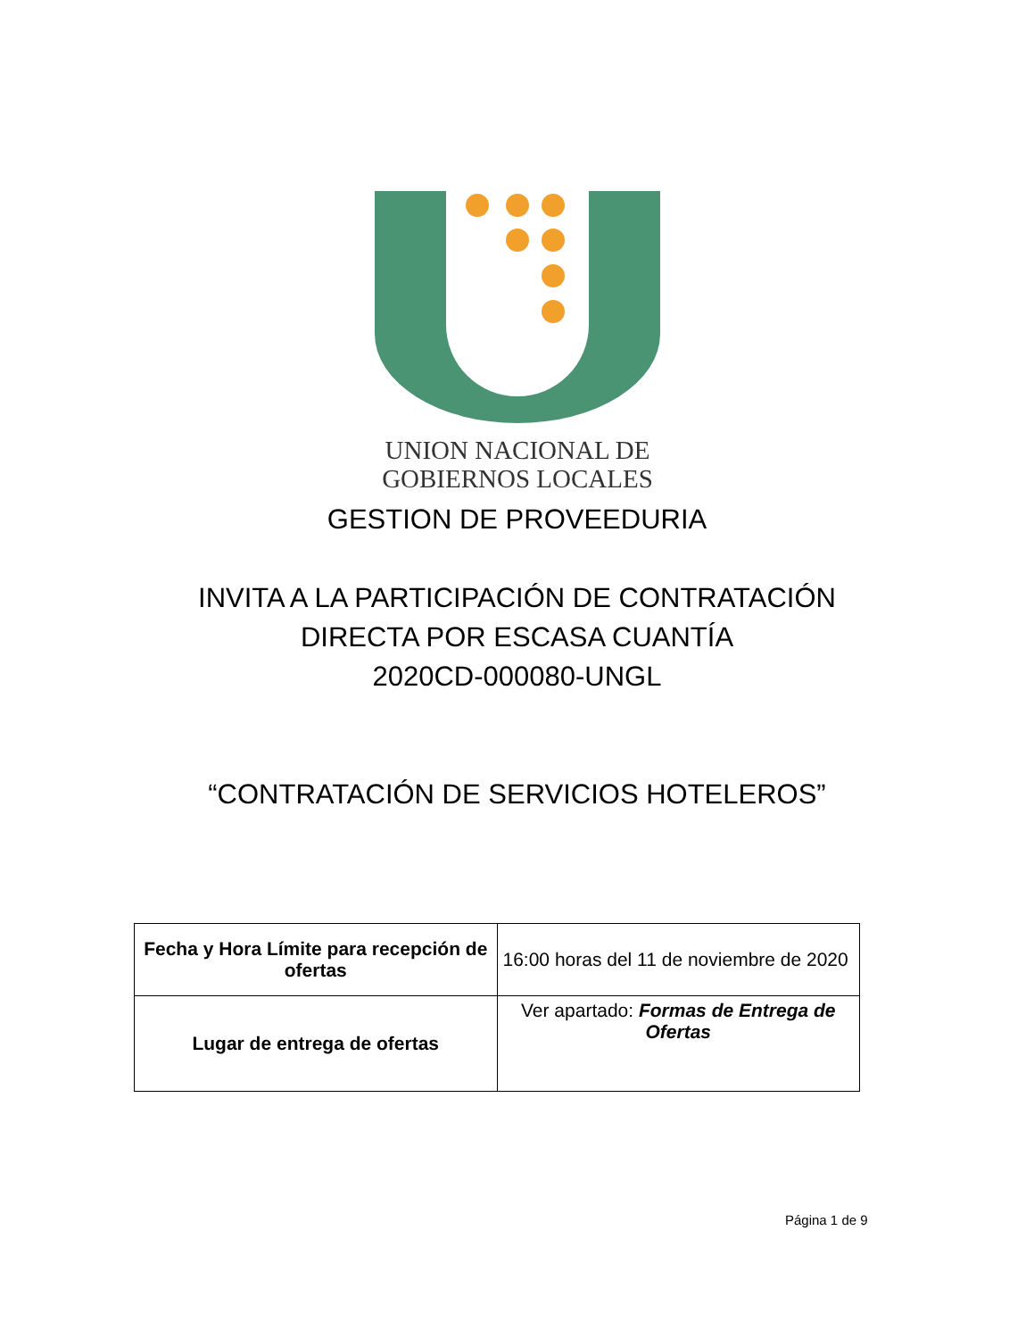UNION NACIONAL DE
GOBIERNOS LOCALES
GESTION DE PROVEEDURIA
INVITA A LA PARTICIPACIÓN DE CONTRATACIÓN
DIRECTA POR ESCASA CUANTÍA
2020CD-000080-UNGL
“CONTRATACIÓN DE SERVICIOS HOTELEROS”
| Fecha y Hora Límite para recepción de ofertas | 16:00 horas del 11 de noviembre de 2020 |
| Lugar de entrega de ofertas | Ver apartado: Formas de Entrega de Ofertas |
Página 1 de 9